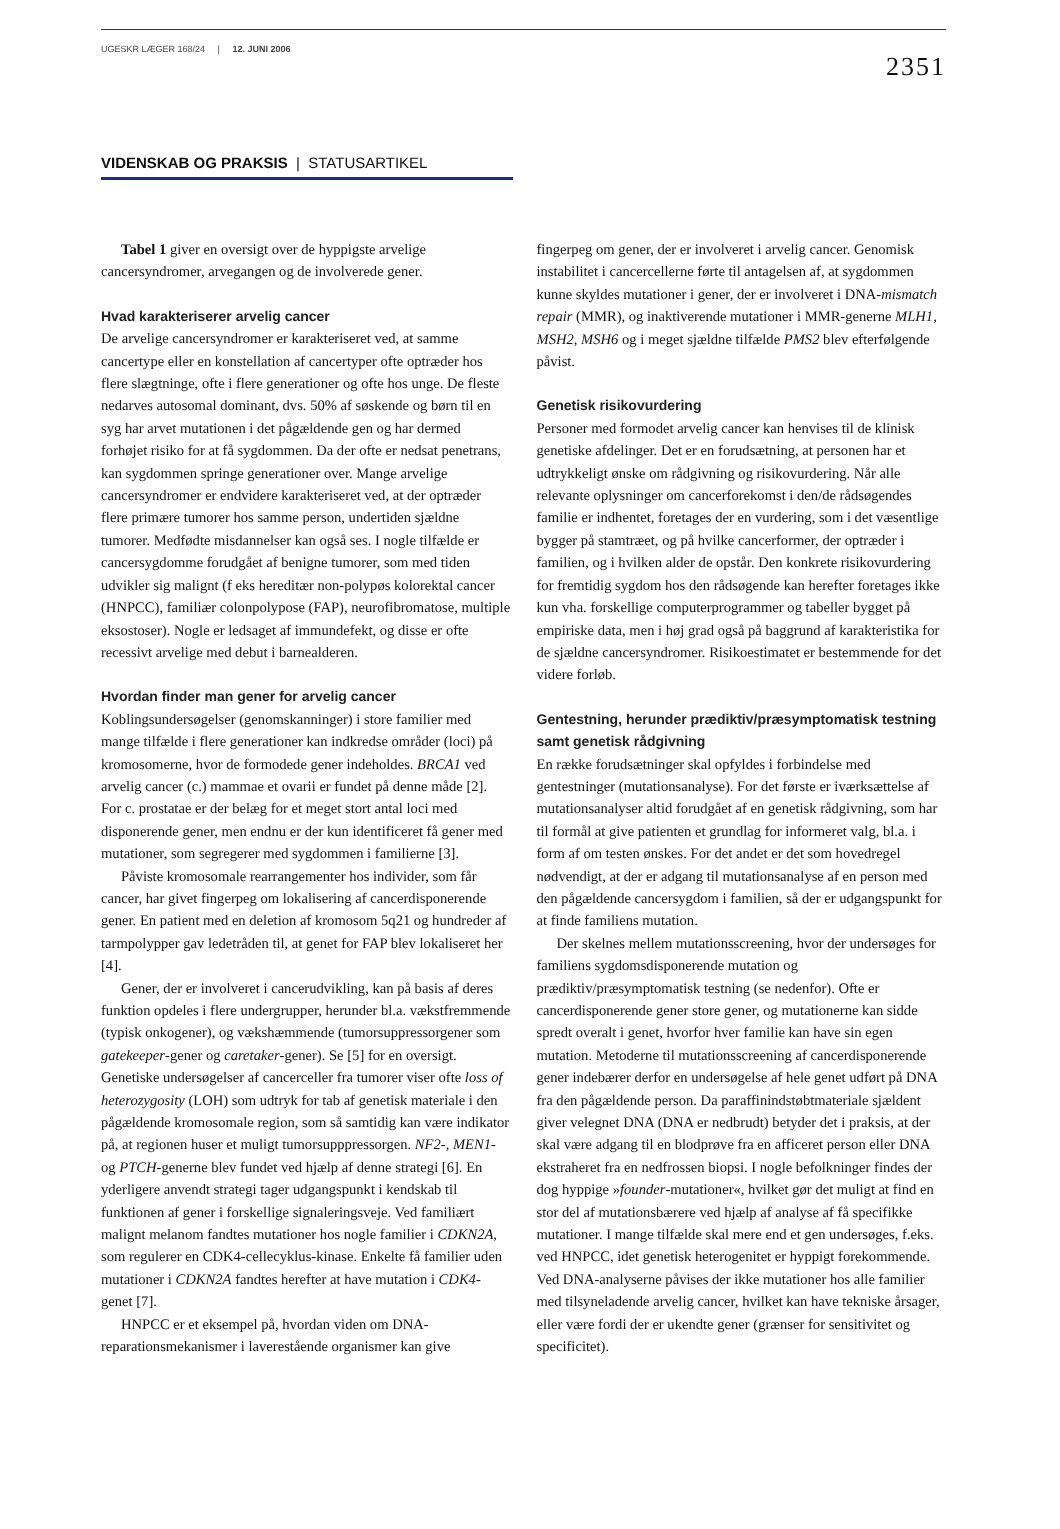UGESKR LÆGER 168/24 | 12. JUNI 2006 2351
VIDENSKAB OG PRAKSIS | STATUSARTIKEL
Tabel 1 giver en oversigt over de hyppigste arvelige cancersyndromer, arvegangen og de involverede gener.
Hvad karakteriserer arvelig cancer
De arvelige cancersyndromer er karakteriseret ved, at samme cancertype eller en konstellation af cancertyper ofte optræder hos flere slægtninge, ofte i flere generationer og ofte hos unge. De fleste nedarves autosomal dominant, dvs. 50% af søskende og børn til en syg har arvet mutationen i det pågældende gen og har dermed forhøjet risiko for at få sygdommen. Da der ofte er nedsat penetrans, kan sygdommen springe generationer over. Mange arvelige cancersyndromer er endvidere karakteriseret ved, at der optræder flere primære tumorer hos samme person, undertiden sjældne tumorer. Medfødte misdannelser kan også ses. I nogle tilfælde er cancersygdomme forudgået af benigne tumorer, som med tiden udvikler sig malignt (f eks hereditær non-polypøs kolorektal cancer (HNPCC), familiær colonpolypose (FAP), neurofibromatose, multiple eksostoser). Nogle er ledsaget af immundefekt, og disse er ofte recessivt arvelige med debut i barnealderen.
Hvordan finder man gener for arvelig cancer
Koblingsundersøgelser (genomskanninger) i store familier med mange tilfælde i flere generationer kan indkredse områder (loci) på kromosomerne, hvor de formodede gener indeholdes. BRCA1 ved arvelig cancer (c.) mammae et ovarii er fundet på denne måde [2]. For c. prostatae er der belæg for et meget stort antal loci med disponerende gener, men endnu er der kun identificeret få gener med mutationer, som segregerer med sygdommen i familierne [3].
Påviste kromosomale rearrangementer hos individer, som får cancer, har givet fingerpeg om lokalisering af cancerdisponerende gener. En patient med en deletion af kromosom 5q21 og hundreder af tarmpolypper gav ledetråden til, at genet for FAP blev lokaliseret her [4].
Gener, der er involveret i cancerudvikling, kan på basis af deres funktion opdeles i flere undergrupper, herunder bl.a. vækstfremmende (typisk onkogener), og vækshæmmende (tumorsuppressorgener som gatekeeper-gener og caretaker-gener). Se [5] for en oversigt. Genetiske undersøgelser af cancerceller fra tumorer viser ofte loss of heterozygosity (LOH) som udtryk for tab af genetisk materiale i den pågældende kromosomale region, som så samtidig kan være indikator på, at regionen huser et muligt tumorsupppressorgen. NF2-, MEN1- og PTCH-generne blev fundet ved hjælp af denne strategi [6]. En yderligere anvendt strategi tager udgangspunkt i kendskab til funktionen af gener i forskellige signaleringsveje. Ved familiært malignt melanom fandtes mutationer hos nogle familier i CDKN2A, som regulerer en CDK4-cellecyklus-kinase. Enkelte få familier uden mutationer i CDKN2A fandtes herefter at have mutation i CDK4-genet [7].
HNPCC er et eksempel på, hvordan viden om DNA-reparationsmekanismer i laverestående organismer kan give
fingerpeg om gener, der er involveret i arvelig cancer. Genomisk instabilitet i cancercellerne førte til antagelsen af, at sygdommen kunne skyldes mutationer i gener, der er involveret i DNA-mismatch repair (MMR), og inaktiverende mutationer i MMR-generne MLH1, MSH2, MSH6 og i meget sjældne tilfælde PMS2 blev efterfølgende påvist.
Genetisk risikovurdering
Personer med formodet arvelig cancer kan henvises til de klinisk genetiske afdelinger. Det er en forudsætning, at personen har et udtrykkeligt ønske om rådgivning og risikovurdering. Når alle relevante oplysninger om cancerforekomst i den/de rådsøgendes familie er indhentet, foretages der en vurdering, som i det væsentlige bygger på stamtræet, og på hvilke cancerformer, der optræder i familien, og i hvilken alder de opstår. Den konkrete risikovurdering for fremtidig sygdom hos den rådsøgende kan herefter foretages ikke kun vha. forskellige computerprogrammer og tabeller bygget på empiriske data, men i høj grad også på baggrund af karakteristika for de sjældne cancersyndromer. Risikoestimatet er bestemmende for det videre forløb.
Gentestning, herunder prædiktiv/præsymptomatisk testning samt genetisk rådgivning
En række forudsætninger skal opfyldes i forbindelse med gentestninger (mutationsanalyse). For det første er iværksættelse af mutationsanalyser altid forudgået af en genetisk rådgivning, som har til formål at give patienten et grundlag for informeret valg, bl.a. i form af om testen ønskes. For det andet er det som hovedregel nødvendigt, at der er adgang til mutationsanalyse af en person med den pågældende cancersygdom i familien, så der er udgangspunkt for at finde familiens mutation.
Der skelnes mellem mutationsscreening, hvor der undersøges for familiens sygdomsdisponerende mutation og prædiktiv/præsymptomatisk testning (se nedenfor). Ofte er cancerdisponerende gener store gener, og mutationerne kan sidde spredt overalt i genet, hvorfor hver familie kan have sin egen mutation. Metoderne til mutationsscreening af cancerdisponerende gener indebærer derfor en undersøgelse af hele genet udført på DNA fra den pågældende person. Da paraffinindstøbtmateriale sjældent giver velegnet DNA (DNA er nedbrudt) betyder det i praksis, at der skal være adgang til en blodprøve fra en afficeret person eller DNA ekstraheret fra en nedfrossen biopsi. I nogle befolkninger findes der dog hyppige »founder-mutationer«, hvilket gør det muligt at find en stor del af mutationsbærere ved hjælp af analyse af få specifikke mutationer. I mange tilfælde skal mere end et gen undersøges, f.eks. ved HNPCC, idet genetisk heterogenitet er hyppigt forekommende. Ved DNA-analyserne påvises der ikke mutationer hos alle familier med tilsyneladende arvelig cancer, hvilket kan have tekniske årsager, eller være fordi der er ukendte gener (grænser for sensitivitet og specificitet).